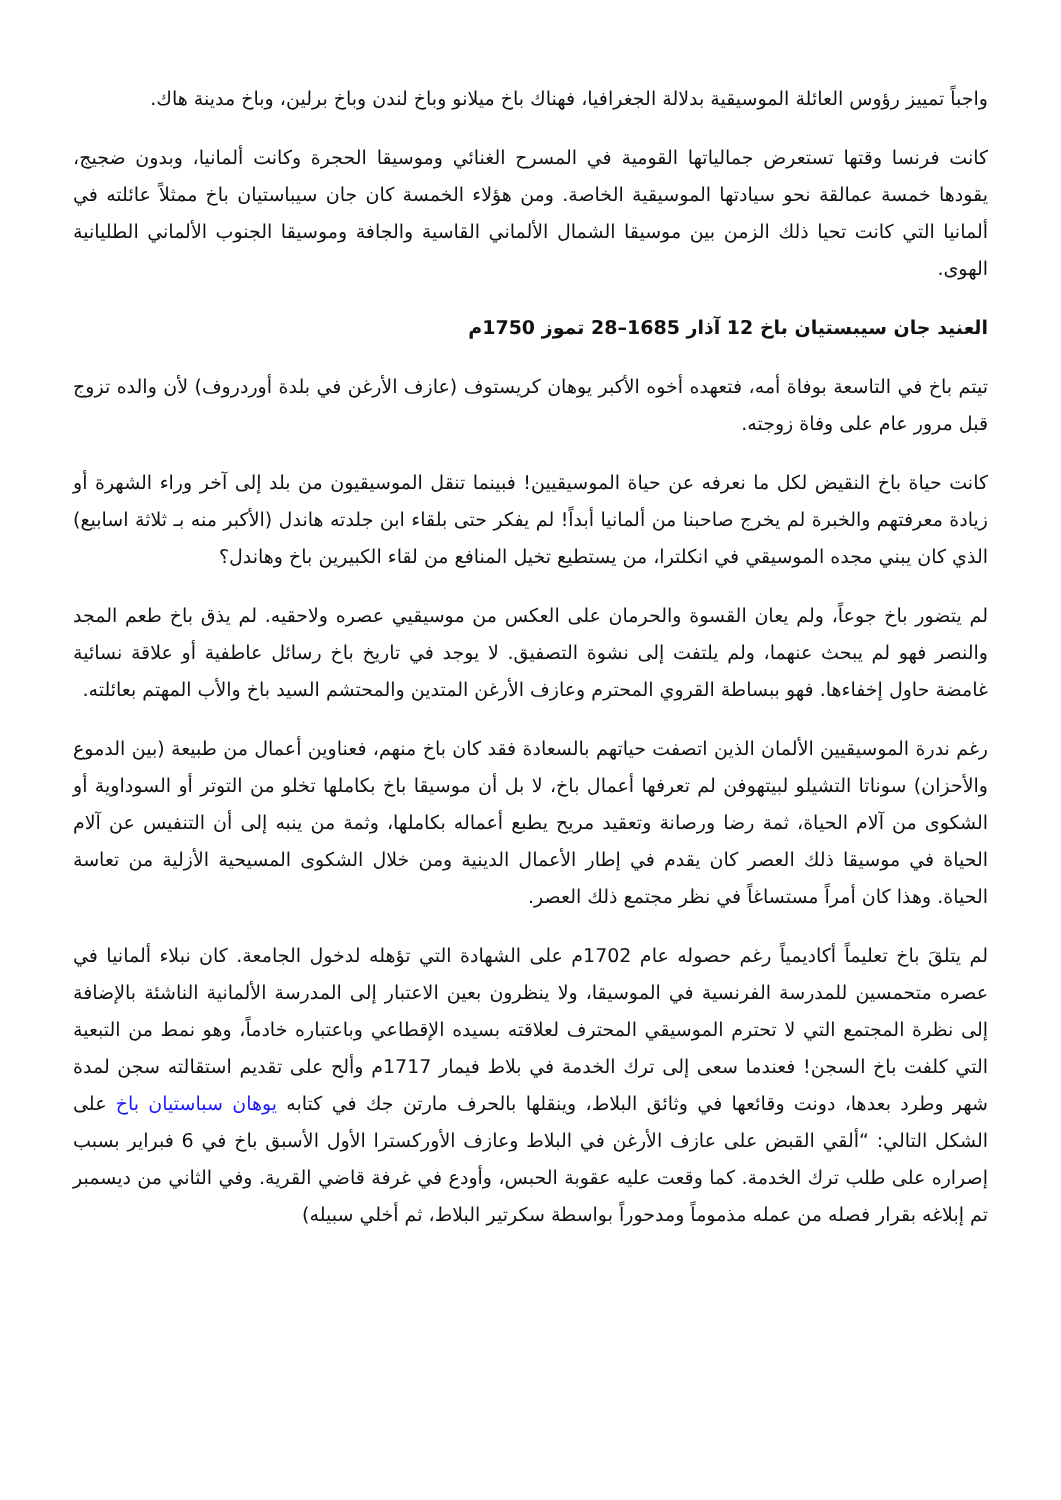واجباً تمييز رؤوس العائلة الموسيقية بدلالة الجغرافيا، فهناك باخ ميلانو وباخ لندن وباخ برلين، وباخ مدينة هاك.
كانت فرنسا وقتها تستعرض جمالياتها القومية في المسرح الغنائي وموسيقا الحجرة وكانت ألمانيا، وبدون ضجيج، يقودها خمسة عمالقة نحو سيادتها الموسيقية الخاصة. ومن هؤلاء الخمسة كان جان سيباستيان باخ ممثلاً عائلته في ألمانيا التي كانت تحيا ذلك الزمن بين موسيقا الشمال الألماني القاسية والجافة وموسيقا الجنوب الألماني الطليانية الهوى.
العنيد جان سيبستيان باخ 12 آذار 1685–28 تموز 1750م
تيتم باخ في التاسعة بوفاة أمه، فتعهده أخوه الأكبر يوهان كريستوف (عازف الأرغن في بلدة أوردروف) لأن والده تزوج قبل مرور عام على وفاة زوجته.
كانت حياة باخ النقيض لكل ما نعرفه عن حياة الموسيقيين! فبينما تنقل الموسيقيون من بلد إلى آخر وراء الشهرة أو زيادة معرفتهم والخبرة لم يخرج صاحبنا من ألمانيا أبداً! لم يفكر حتى بلقاء ابن جلدته هاندل (الأكبر منه بـ ثلاثة اسابيع) الذي كان يبني مجده الموسيقي في انكلترا، من يستطيع تخيل المنافع من لقاء الكبيرين باخ وهاندل؟
لم يتضور باخ جوعاً، ولم يعان القسوة والحرمان على العكس من موسيقيي عصره ولاحقيه. لم يذق باخ طعم المجد والنصر فهو لم يبحث عنهما، ولم يلتفت إلى نشوة التصفيق. لا يوجد في تاريخ باخ رسائل عاطفية أو علاقة نسائية غامضة حاول إخفاءها. فهو ببساطة القروي المحترم وعازف الأرغن المتدين والمحتشم السيد باخ والأب المهتم بعائلته.
رغم ندرة الموسيقيين الألمان الذين اتصفت حياتهم بالسعادة فقد كان باخ منهم، فعناوين أعمال من طبيعة (بين الدموع والأحزان) سوناتا التشيلو لبيتهوفن لم تعرفها أعمال باخ، لا بل أن موسيقا باخ بكاملها تخلو من التوتر أو السوداوية أو الشكوى من آلام الحياة، ثمة رضا ورصانة وتعقيد مريح يطبع أعماله بكاملها، وثمة من ينبه إلى أن التنفيس عن آلام الحياة في موسيقا ذلك العصر كان يقدم في إطار الأعمال الدينية ومن خلال الشكوى المسيحية الأزلية من تعاسة الحياة. وهذا كان أمراً مستساغاً في نظر مجتمع ذلك العصر.
لم يتلقَ باخ تعليماً أكاديمياً رغم حصوله عام 1702م على الشهادة التي تؤهله لدخول الجامعة. كان نبلاء ألمانيا في عصره متحمسين للمدرسة الفرنسية في الموسيقا، ولا ينظرون بعين الاعتبار إلى المدرسة الألمانية الناشئة بالإضافة إلى نظرة المجتمع التي لا تحترم الموسيقي المحترف لعلاقته بسيده الإقطاعي وباعتباره خادماً، وهو نمط من التبعية التي كلفت باخ السجن! فعندما سعى إلى ترك الخدمة في بلاط فيمار 1717م وألح على تقديم استقالته سجن لمدة شهر وطرد بعدها، دونت وقائعها في وثائق البلاط، وينقلها بالحرف مارتن جك في كتابه يوهان سباستيان باخ على الشكل التالي: “ألقي القبض على عازف الأرغن في البلاط وعازف الأوركسترا الأول الأسبق باخ في 6 فبراير بسبب إصراره على طلب ترك الخدمة. كما وقعت عليه عقوبة الحبس، وأودع في غرفة قاضي القرية. وفي الثاني من ديسمبر تم إبلاغه بقرار فصله من عمله مذموماً ومدحوراً بواسطة سكرتير البلاط، ثم أخلي سبيله)